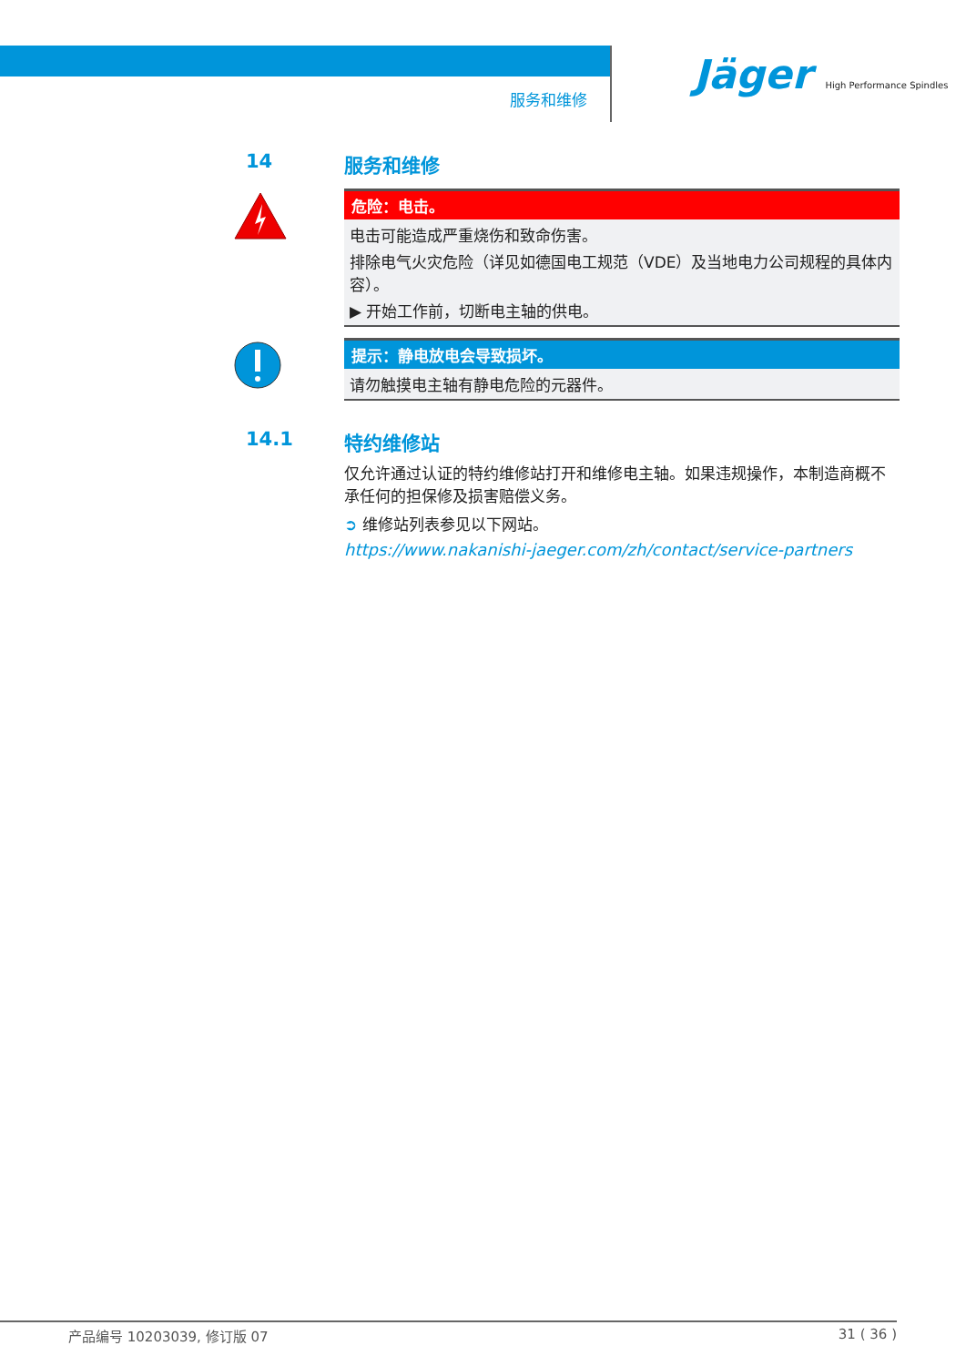服务和维修
Jäger High Performance Spindles
14 服务和维修
危险：电击。
电击可能造成严重烧伤和致命伤害。
排除电气火灾危险（详见如德国电工规范（VDE）及当地电力公司规程的具体内容）。
▶ 开始工作前，切断电主轴的供电。
提示：静电放电会导致损坏。
请勿触摸电主轴有静电危险的元器件。
14.1 特约维修站
仅允许通过认证的特约维修站打开和维修电主轴。如果违规操作，本制造商概不承任何的担保修及损害赔偿义务。
➲ 维修站列表参见以下网站。
https://www.nakanishi-jaeger.com/zh/contact/service-partners
产品编号 10203039, 修订版 07 31 ( 36 )